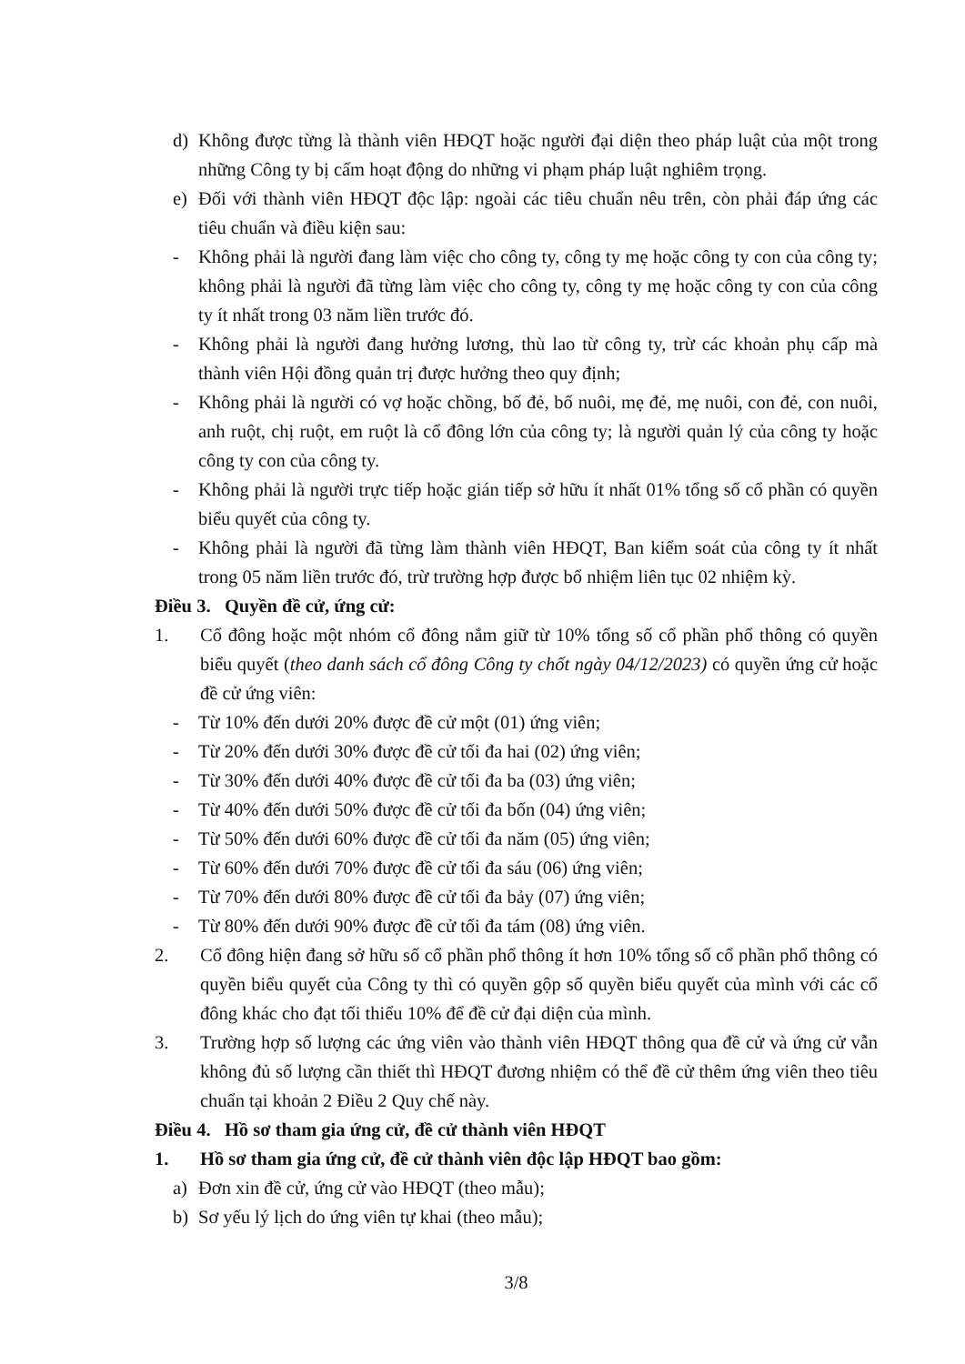d) Không được từng là thành viên HĐQT hoặc người đại diện theo pháp luật của một trong những Công ty bị cấm hoạt động do những vi phạm pháp luật nghiêm trọng.
e) Đối với thành viên HĐQT độc lập: ngoài các tiêu chuẩn nêu trên, còn phải đáp ứng các tiêu chuẩn và điều kiện sau:
- Không phải là người đang làm việc cho công ty, công ty mẹ hoặc công ty con của công ty; không phải là người đã từng làm việc cho công ty, công ty mẹ hoặc công ty con của công ty ít nhất trong 03 năm liền trước đó.
- Không phải là người đang hưởng lương, thù lao từ công ty, trừ các khoản phụ cấp mà thành viên Hội đồng quản trị được hưởng theo quy định;
- Không phải là người có vợ hoặc chồng, bố đẻ, bố nuôi, mẹ đẻ, mẹ nuôi, con đẻ, con nuôi, anh ruột, chị ruột, em ruột là cổ đông lớn của công ty; là người quản lý của công ty hoặc công ty con của công ty.
- Không phải là người trực tiếp hoặc gián tiếp sở hữu ít nhất 01% tổng số cổ phần có quyền biểu quyết của công ty.
- Không phải là người đã từng làm thành viên HĐQT, Ban kiểm soát của công ty ít nhất trong 05 năm liền trước đó, trừ trường hợp được bổ nhiệm liên tục 02 nhiệm kỳ.
Điều 3. Quyền đề cử, ứng cử:
1. Cổ đông hoặc một nhóm cổ đông nắm giữ từ 10% tổng số cổ phần phổ thông có quyền biểu quyết (theo danh sách cổ đông Công ty chốt ngày 04/12/2023) có quyền ứng cử hoặc đề cử ứng viên:
- Từ 10% đến dưới 20% được đề cử một (01) ứng viên;
- Từ 20% đến dưới 30% được đề cử tối đa hai (02) ứng viên;
- Từ 30% đến dưới 40% được đề cử tối đa ba (03) ứng viên;
- Từ 40% đến dưới 50% được đề cử tối đa bốn (04) ứng viên;
- Từ 50% đến dưới 60% được đề cử tối đa năm (05) ứng viên;
- Từ 60% đến dưới 70% được đề cử tối đa sáu (06) ứng viên;
- Từ 70% đến dưới 80% được đề cử tối đa bảy (07) ứng viên;
- Từ 80% đến dưới 90% được đề cử tối đa tám (08) ứng viên.
2. Cổ đông hiện đang sở hữu số cổ phần phổ thông ít hơn 10% tổng số cổ phần phổ thông có quyền biểu quyết của Công ty thì có quyền gộp số quyền biểu quyết của mình với các cổ đông khác cho đạt tối thiểu 10% để đề cử đại diện của mình.
3. Trường hợp số lượng các ứng viên vào thành viên HĐQT thông qua đề cử và ứng cử vẫn không đủ số lượng cần thiết thì HĐQT đương nhiệm có thể đề cử thêm ứng viên theo tiêu chuẩn tại khoản 2 Điều 2 Quy chế này.
Điều 4. Hồ sơ tham gia ứng cử, đề cử thành viên HĐQT
1. Hồ sơ tham gia ứng cử, đề cử thành viên độc lập HĐQT bao gồm:
a) Đơn xin đề cử, ứng cử vào HĐQT (theo mẫu);
b) Sơ yếu lý lịch do ứng viên tự khai (theo mẫu);
3/8